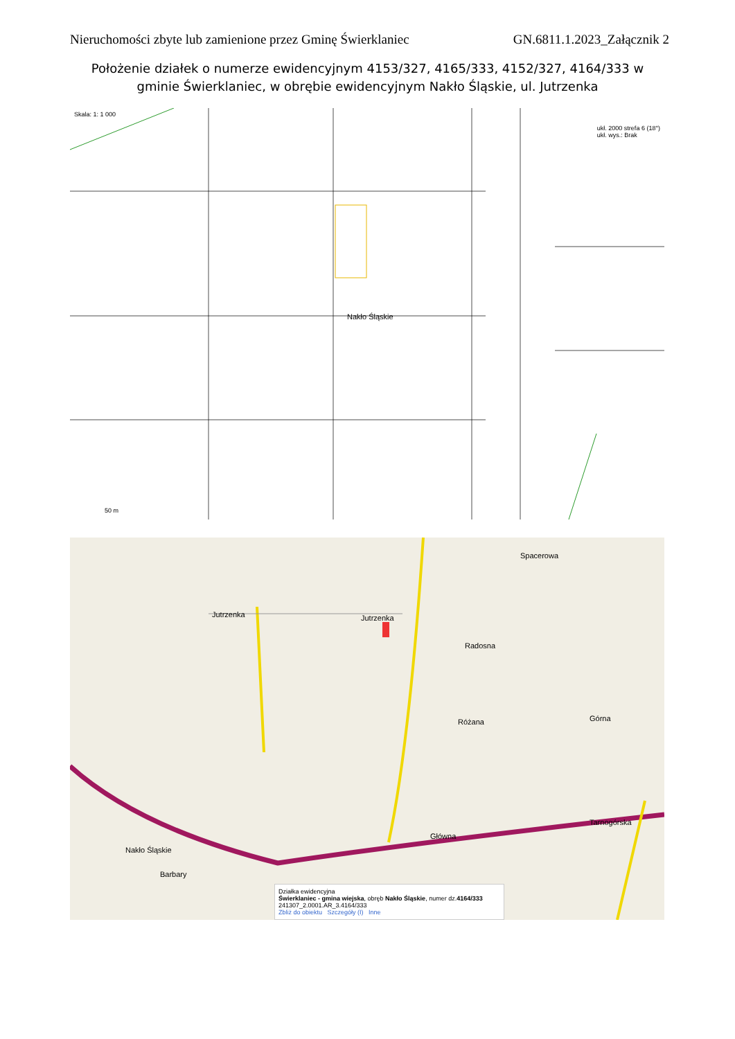Nieruchomości zbyte lub zamienione przez Gminę Świerklaniec GN.6811.1.2023_Załącznik 2
Położenie działek o numerze ewidencyjnym 4153/327, 4165/333, 4152/327, 4164/333 w gminie Świerklaniec, w obrębie ewidencyjnym Nakło Śląskie, ul. Jutrzenka
Skala: 1: 1 000
ukł. 2000 strefa 6 (18°)
ukł. wys.: Brak
Nakło Śląskie
50 m
Jutrzenka Jutrzenka
Spacerowa
Radosna
Różana Górna
Główna
Tarnogórska
Nakło Śląskie
Barbary
Działka ewidencyjna
Świerklaniec - gmina wiejska, obręb Nakło Śląskie, numer dz.4164/333
241307_2.0001.AR_3.4164/333
Zbliż do obiektu Szczegóły (I) Inne